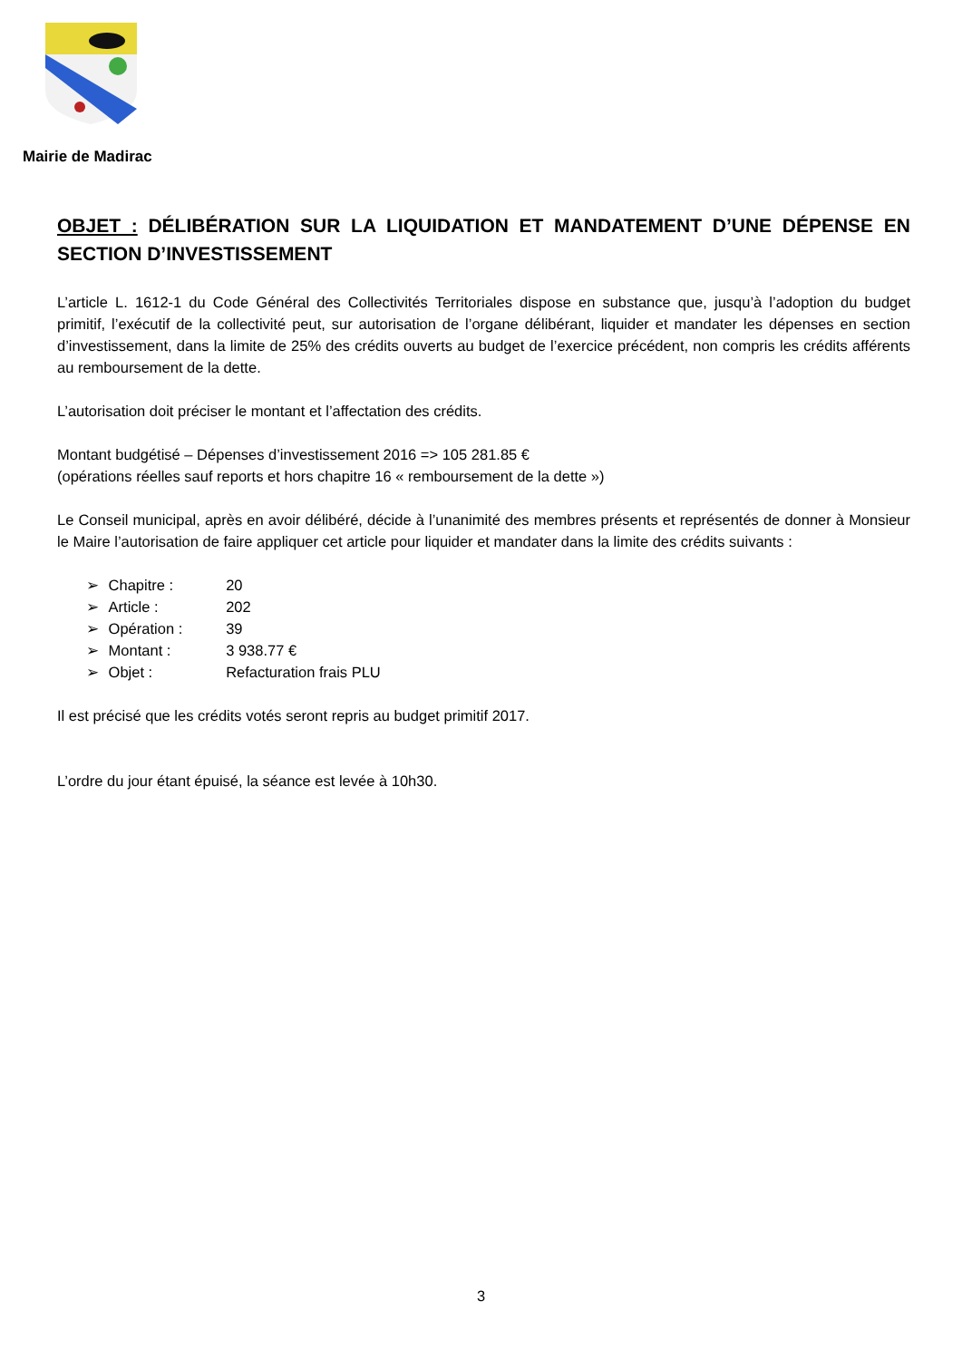Mairie de Madirac
OBJET : DÉLIBÉRATION SUR LA LIQUIDATION ET MANDATEMENT D’UNE DÉPENSE EN SECTION D’INVESTISSEMENT
L’article L. 1612-1 du Code Général des Collectivités Territoriales dispose en substance que, jusqu’à l’adoption du budget primitif, l’exécutif de la collectivité peut, sur autorisation de l’organe délibérant, liquider et mandater les dépenses en section d’investissement, dans la limite de 25% des crédits ouverts au budget de l’exercice précédent, non compris les crédits afférents au remboursement de la dette.
L’autorisation doit préciser le montant et l’affectation des crédits.
Montant budgétisé – Dépenses d’investissement 2016 => 105 281.85 €
(opérations réelles sauf reports et hors chapitre 16 « remboursement de la dette »)
Le Conseil municipal, après en avoir délibéré, décide à l’unanimité des membres présents et représentés de donner à Monsieur le Maire l’autorisation de faire appliquer cet article pour liquider et mandater dans la limite des crédits suivants :
➢ Chapitre : 20
➢ Article : 202
➢ Opération : 39
➢ Montant : 3 938.77 €
➢ Objet : Refacturation frais PLU
Il est précisé que les crédits votés seront repris au budget primitif 2017.
L’ordre du jour étant épuisé, la séance est levée à 10h30.
3